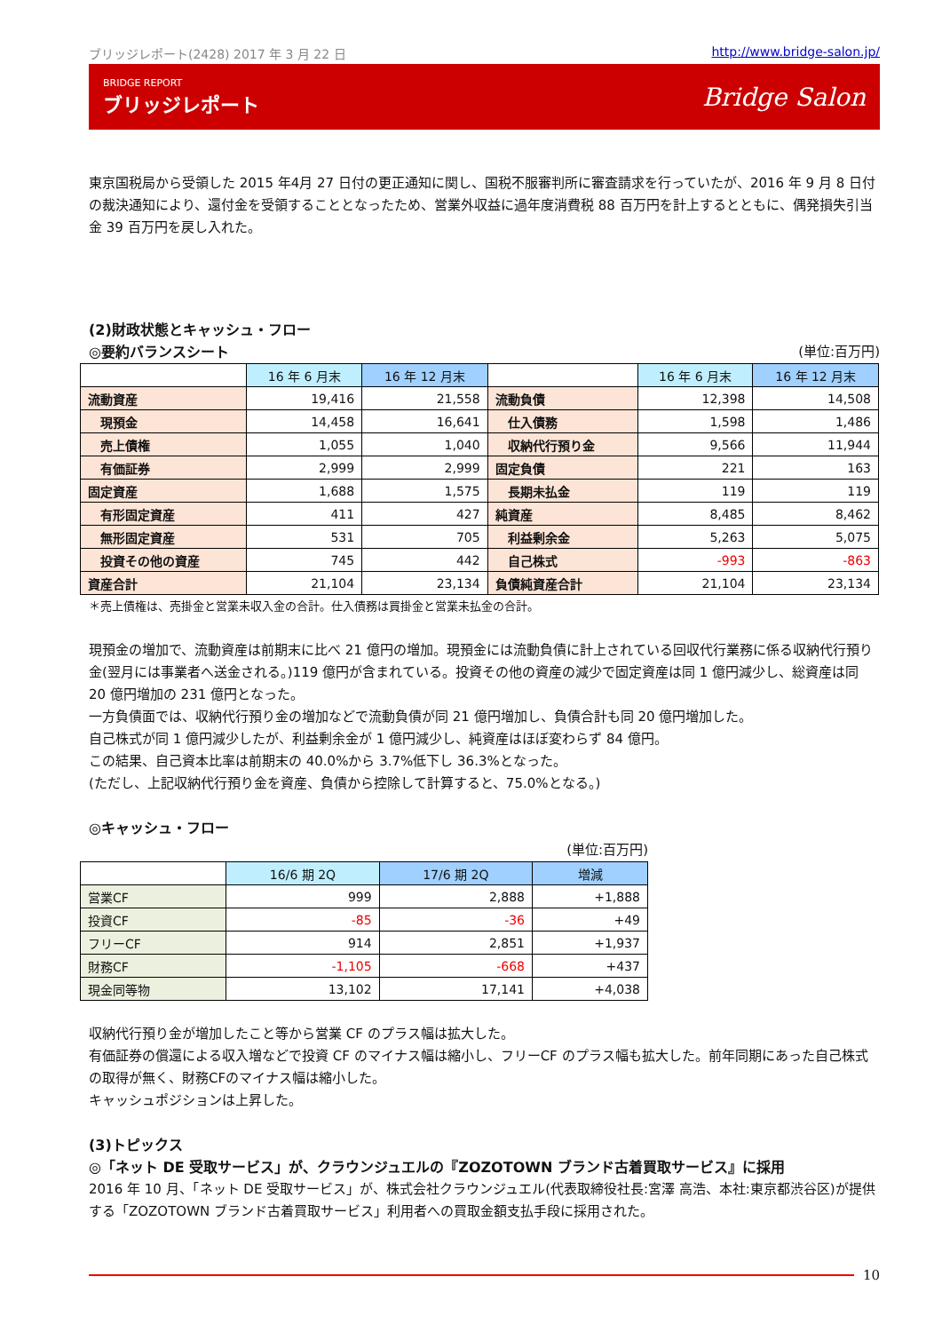ブリッジレポート(2428) 2017 年 3 月 22 日 http://www.bridge-salon.jp/
BRIDGE REPORT
ブリッジレポート
Bridge Salon
東京国税局から受領した 2015 年4月 27 日付の更正通知に関し、国税不服審判所に審査請求を行っていたが、2016 年 9 月 8 日付の裁決通知により、還付金を受領することとなったため、営業外収益に過年度消費税 88 百万円を計上するとともに、偶発損失引当金 39 百万円を戻し入れた。
(2)財政状態とキャッシュ・フロー
◎要約バランスシート
(単位:百万円)
| | 16 年 6 月末 | 16 年 12 月末 | | 16 年 6 月末 | 16 年 12 月末 |
| 流動資産 | 19,416 | 21,558 | 流動負債 | 12,398 | 14,508 |
| 現預金 | 14,458 | 16,641 | 仕入債務 | 1,598 | 1,486 |
| 売上債権 | 1,055 | 1,040 | 収納代行預り金 | 9,566 | 11,944 |
| 有価証券 | 2,999 | 2,999 | 固定負債 | 221 | 163 |
| 固定資産 | 1,688 | 1,575 | 長期未払金 | 119 | 119 |
| 有形固定資産 | 411 | 427 | 純資産 | 8,485 | 8,462 |
| 無形固定資産 | 531 | 705 | 利益剰余金 | 5,263 | 5,075 |
| 投資その他の資産 | 745 | 442 | 自己株式 | -993 | -863 |
| 資産合計 | 21,104 | 23,134 | 負債純資産合計 | 21,104 | 23,134 |
＊売上債権は、売掛金と営業未収入金の合計。仕入債務は買掛金と営業未払金の合計。
現預金の増加で、流動資産は前期末に比べ 21 億円の増加。現預金には流動負債に計上されている回収代行業務に係る収納代行預り金(翌月には事業者へ送金される。)119 億円が含まれている。投資その他の資産の減少で固定資産は同 1 億円減少し、総資産は同 20 億円増加の 231 億円となった。
一方負債面では、収納代行預り金の増加などで流動負債が同 21 億円増加し、負債合計も同 20 億円増加した。
自己株式が同 1 億円減少したが、利益剰余金が 1 億円減少し、純資産はほぼ変わらず 84 億円。
この結果、自己資本比率は前期末の 40.0%から 3.7%低下し 36.3%となった。
(ただし、上記収納代行預り金を資産、負債から控除して計算すると、75.0%となる。)
◎キャッシュ・フロー
(単位:百万円)
| | 16/6 期 2Q | 17/6 期 2Q | 増減 |
| 営業CF | 999 | 2,888 | +1,888 |
| 投資CF | -85 | -36 | +49 |
| フリーCF | 914 | 2,851 | +1,937 |
| 財務CF | -1,105 | -668 | +437 |
| 現金同等物 | 13,102 | 17,141 | +4,038 |
収納代行預り金が増加したこと等から営業 CF のプラス幅は拡大した。
有価証券の償還による収入増などで投資 CF のマイナス幅は縮小し、フリーCF のプラス幅も拡大した。前年同期にあった自己株式の取得が無く、財務CFのマイナス幅は縮小した。
キャッシュポジションは上昇した。
(3)トピックス
◎「ネット DE 受取サービス」が、クラウンジュエルの『ZOZOTOWN ブランド古着買取サービス』に採用
2016 年 10 月、「ネット DE 受取サービス」が、株式会社クラウンジュエル(代表取締役社長:宮澤 高浩、本社:東京都渋谷区)が提供する「ZOZOTOWN ブランド古着買取サービス」利用者への買取金額支払手段に採用された。
10